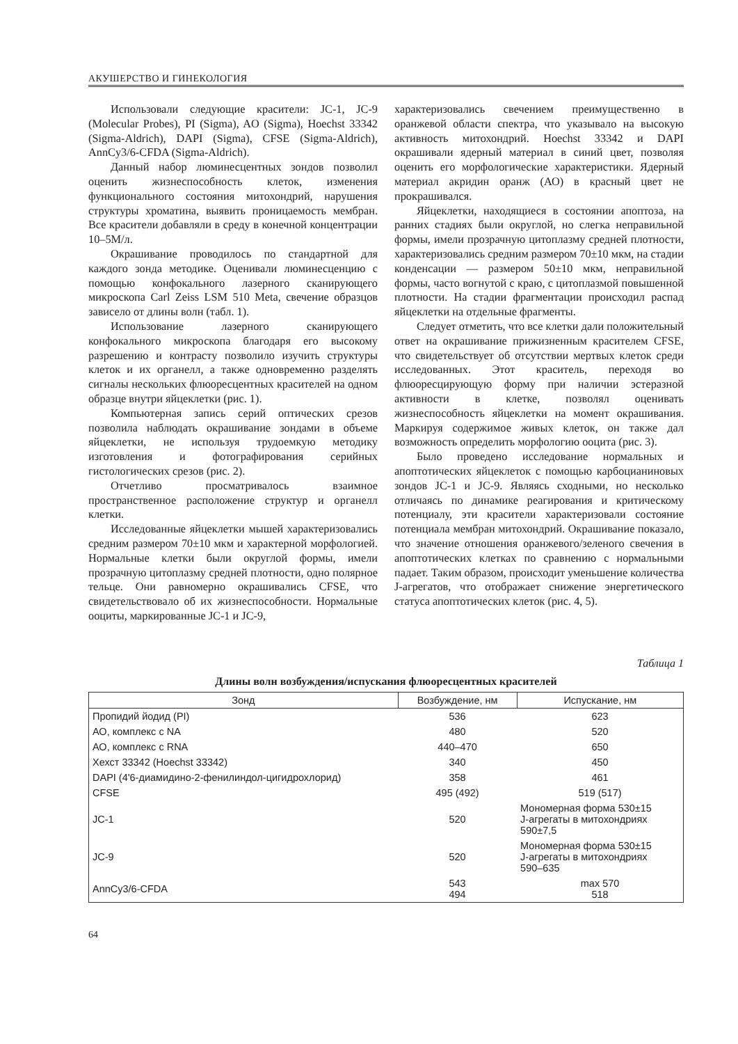АКУШЕРСТВО И ГИНЕКОЛОГИЯ
Использовали следующие красители: JC-1, JC-9 (Molecular Probes), PI (Sigma), AO (Sigma), Hoechst 33342 (Sigma-Aldrich), DAPI (Sigma), CFSE (Sigma-Aldrich), AnnCy3/6-CFDA (Sigma-Aldrich).
Данный набор люминесцентных зондов позволил оценить жизнеспособность клеток, изменения функционального состояния митохондрий, нарушения структуры хроматина, выявить проницаемость мембран. Все красители добавляли в среду в конечной концентрации 10–5М/л.
Окрашивание проводилось по стандартной для каждого зонда методике. Оценивали люминесценцию с помощью конфокального лазерного сканирующего микроскопа Carl Zeiss LSM 510 Meta, свечение образцов зависело от длины волн (табл. 1).
Использование лазерного сканирующего конфокального микроскопа благодаря его высокому разрешению и контрасту позволило изучить структуры клеток и их органелл, а также одновременно разделять сигналы нескольких флюоресцентных красителей на одном образце внутри яйцеклетки (рис. 1).
Компьютерная запись серий оптических срезов позволила наблюдать окрашивание зондами в объеме яйцеклетки, не используя трудоемкую методику изготовления и фотографирования серийных гистологических срезов (рис. 2).
Отчетливо просматривалось взаимное пространственное расположение структур и органелл клетки.
Исследованные яйцеклетки мышей характеризовались средним размером 70±10 мкм и характерной морфологией. Нормальные клетки были округлой формы, имели прозрачную цитоплазму средней плотности, одно полярное тельце. Они равномерно окрашивались CFSE, что свидетельствовало об их жизнеспособности. Нормальные ооциты, маркированные JC-1 и JC-9,
характеризовались свечением преимущественно в оранжевой области спектра, что указывало на высокую активность митохондрий. Hoechst 33342 и DAPI окрашивали ядерный материал в синий цвет, позволяя оценить его морфологические характеристики. Ядерный материал акридин оранж (АО) в красный цвет не прокрашивался.
Яйцеклетки, находящиеся в состоянии апоптоза, на ранних стадиях были округлой, но слегка неправильной формы, имели прозрачную цитоплазму средней плотности, характеризовались средним размером 70±10 мкм, на стадии конденсации — размером 50±10 мкм, неправильной формы, часто вогнутой с краю, с цитоплазмой повышенной плотности. На стадии фрагментации происходил распад яйцеклетки на отдельные фрагменты.
Следует отметить, что все клетки дали положительный ответ на окрашивание прижизненным красителем CFSE, что свидетельствует об отсутствии мертвых клеток среди исследованных. Этот краситель, переходя во флюоресцирующую форму при наличии эстеразной активности в клетке, позволял оценивать жизнеспособность яйцеклетки на момент окрашивания. Маркируя содержимое живых клеток, он также дал возможность определить морфологию ооцита (рис. 3).
Было проведено исследование нормальных и апоптотических яйцеклеток с помощью карбоцианиновых зондов JC-1 и JC-9. Являясь сходными, но несколько отличаясь по динамике реагирования и критическому потенциалу, эти красители характеризовали состояние потенциала мембран митохондрий. Окрашивание показало, что значение отношения оранжевого/зеленого свечения в апоптотических клетках по сравнению с нормальными падает. Таким образом, происходит уменьшение количества J-агрегатов, что отображает снижение энергетического статуса апоптотических клеток (рис. 4, 5).
Таблица 1
Длины волн возбуждения/испускания флюоресцентных красителей
| Зонд | Возбуждение, нм | Испускание, нм |
| --- | --- | --- |
| Пропидий йодид (PI) | 536 | 623 |
| АО, комплекс с NA | 480 | 520 |
| АО, комплекс с RNA | 440–470 | 650 |
| Хехст 33342 (Hoechst 33342) | 340 | 450 |
| DAPI (4'6-диамидино-2-фенилиндол-цигидрохлорид) | 358 | 461 |
| CFSE | 495 (492) | 519 (517) |
| JC-1 | 520 | Мономерная форма 530±15 J-агрегаты в митохондриях 590±7,5 |
| JC-9 | 520 | Мономерная форма 530±15 J-агрегаты в митохондриях 590–635 |
| AnnCy3/6-CFDA | 543 494 | max 570 518 |
64